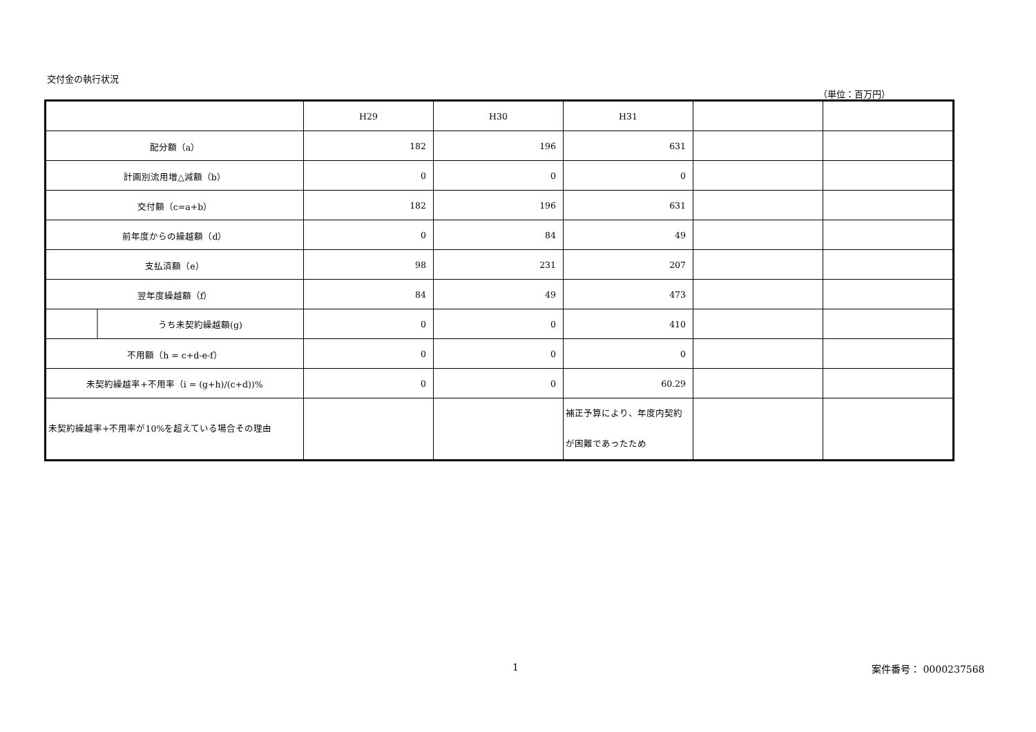交付金の執行状況
（単位：百万円）
| | H29 | H30 | H31 | | |
| 配分額（a） | 182 | 196 | 631 | | |
| 計画別流用増△減額（b） | 0 | 0 | 0 | | |
| 交付額（c=a+b） | 182 | 196 | 631 | | |
| 前年度からの繰越額（d） | 0 | 84 | 49 | | |
| 支払済額（e） | 98 | 231 | 207 | | |
| 翌年度繰越額（f） | 84 | 49 | 473 | | |
| うち未契約繰越額(g) | 0 | 0 | 410 | | |
| 不用額（h = c+d-e-f） | 0 | 0 | 0 | | |
| 未契約繰越率+不用率（i = (g+h)/(c+d))% | 0 | 0 | 60.29 | | |
| 未契約繰越率+不用率が10%を超えている場合その理由 | | | 補正予算により、年度内契約が困難であったため | | |
1 案件番号： 0000237568